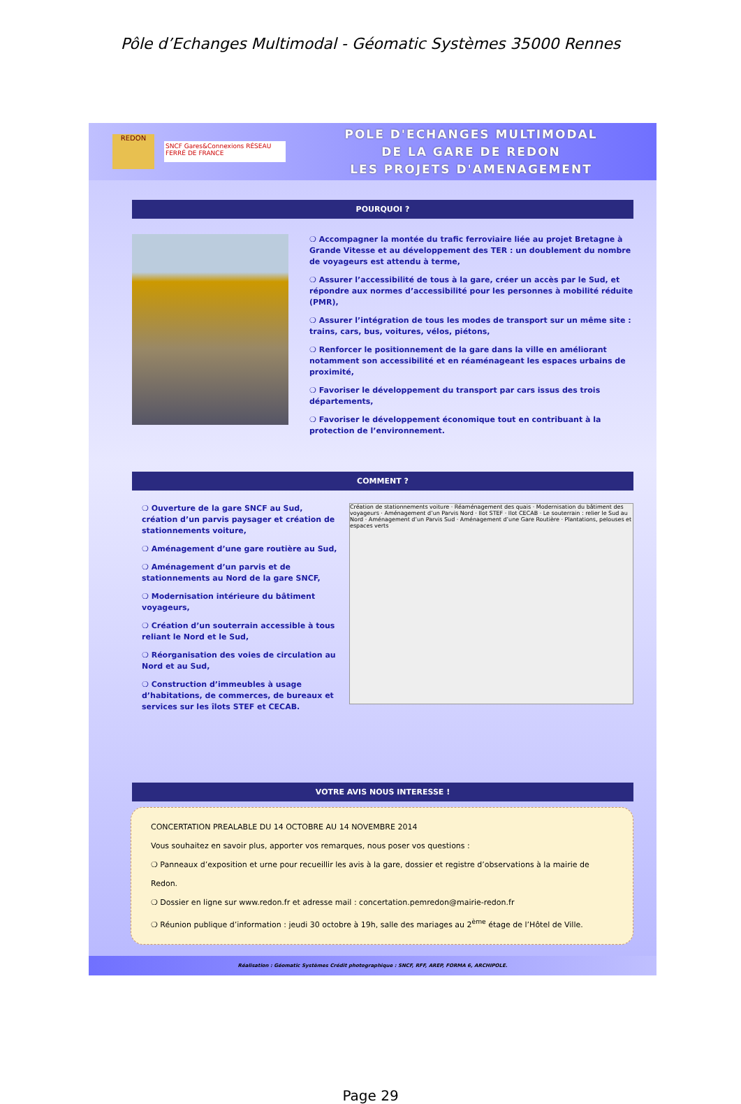Pôle d’Echanges Multimodal - Géomatic Systèmes 35000 Rennes
REDON
SNCF Gares&Connexions RÉSEAU FERRÉ DE FRANCE
POLE D'ECHANGES MULTIMODAL
DE LA GARE DE REDON
LES PROJETS D'AMENAGEMENT
POURQUOI ?
❍ Accompagner la montée du trafic ferroviaire liée au projet Bretagne à Grande Vitesse et au développement des TER : un doublement du nombre de voyageurs est attendu à terme,
❍ Assurer l’accessibilité de tous à la gare, créer un accès par le Sud, et répondre aux normes d’accessibilité pour les personnes à mobilité réduite (PMR),
❍ Assurer l’intégration de tous les modes de transport sur un même site : trains, cars, bus, voitures, vélos, piétons,
❍ Renforcer le positionnement de la gare dans la ville en améliorant notamment son accessibilité et en réaménageant les espaces urbains de proximité,
❍ Favoriser le développement du transport par cars issus des trois départements,
❍ Favoriser le développement économique tout en contribuant à la protection de l’environnement.
COMMENT ?
❍ Ouverture de la gare SNCF au Sud, création d’un parvis paysager et création de stationnements voiture,
❍ Aménagement d’une gare routière au Sud,
❍ Aménagement d’un parvis et de stationnements au Nord de la gare SNCF,
❍ Modernisation intérieure du bâtiment voyageurs,
❍ Création d’un souterrain accessible à tous reliant le Nord et le Sud,
❍ Réorganisation des voies de circulation au Nord et au Sud,
❍ Construction d’immeubles à usage d’habitations, de commerces, de bureaux et services sur les îlots STEF et CECAB.
Création de stationnements voiture · Réaménagement des quais · Modernisation du bâtiment des voyageurs · Aménagement d’un Parvis Nord · Ilot STEF · Ilot CECAB · Le souterrain : relier le Sud au Nord · Aménagement d’un Parvis Sud · Aménagement d’une Gare Routière · Plantations, pelouses et espaces verts
VOTRE AVIS NOUS INTERESSE !
CONCERTATION PREALABLE DU 14 OCTOBRE AU 14 NOVEMBRE 2014
Vous souhaitez en savoir plus, apporter vos remarques, nous poser vos questions :
❍ Panneaux d’exposition et urne pour recueillir les avis à la gare, dossier et registre d’observations à la mairie de Redon.
❍ Dossier en ligne sur www.redon.fr et adresse mail : concertation.pemredon@mairie-redon.fr
❍ Réunion publique d’information : jeudi 30 octobre à 19h, salle des mariages au 2<sup>ème</sup> étage de l’Hôtel de Ville.
Réalisation : Géomatic Systèmes Crédit photographique : SNCF, RFF, AREP, FORMA 6, ARCHIPOLE.
Page 29